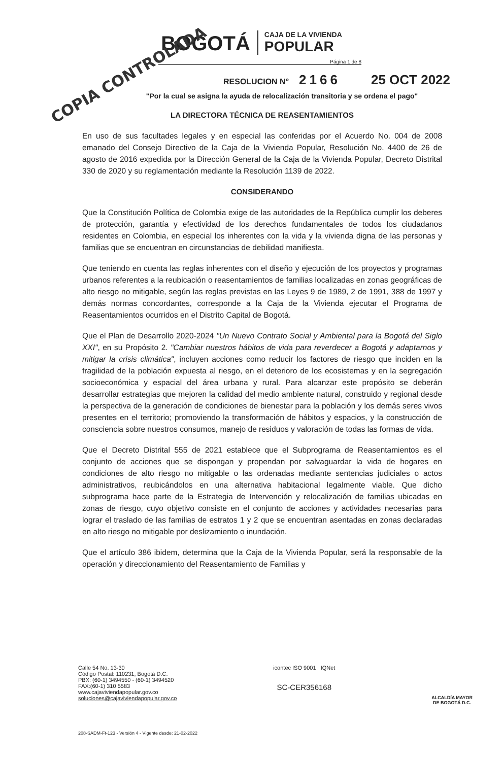COPIA CONTROLADA
BOGOTÁ
CAJA DE LA VIVIENDA
POPULAR
Página 1 de 8
RESOLUCION N° 2166 25 OCT 2022
"Por la cual se asigna la ayuda de relocalización transitoria y se ordena el pago"
LA DIRECTORA TÉCNICA DE REASENTAMIENTOS
En uso de sus facultades legales y en especial las conferidas por el Acuerdo No. 004 de 2008 emanado del Consejo Directivo de la Caja de la Vivienda Popular, Resolución No. 4400 de 26 de agosto de 2016 expedida por la Dirección General de la Caja de la Vivienda Popular, Decreto Distrital 330 de 2020 y su reglamentación mediante la Resolución 1139 de 2022.
CONSIDERANDO
Que la Constitución Política de Colombia exige de las autoridades de la República cumplir los deberes de protección, garantía y efectividad de los derechos fundamentales de todos los ciudadanos residentes en Colombia, en especial los inherentes con la vida y la vivienda digna de las personas y familias que se encuentran en circunstancias de debilidad manifiesta.
Que teniendo en cuenta las reglas inherentes con el diseño y ejecución de los proyectos y programas urbanos referentes a la reubicación o reasentamientos de familias localizadas en zonas geográficas de alto riesgo no mitigable, según las reglas previstas en las Leyes 9 de 1989, 2 de 1991, 388 de 1997 y demás normas concordantes, corresponde a la Caja de la Vivienda ejecutar el Programa de Reasentamientos ocurridos en el Distrito Capital de Bogotá.
Que el Plan de Desarrollo 2020-2024 "Un Nuevo Contrato Social y Ambiental para la Bogotá del Siglo XXI", en su Propósito 2. "Cambiar nuestros hábitos de vida para reverdecer a Bogotá y adaptarnos y mitigar la crisis climática", incluyen acciones como reducir los factores de riesgo que inciden en la fragilidad de la población expuesta al riesgo, en el deterioro de los ecosistemas y en la segregación socioeconómica y espacial del área urbana y rural. Para alcanzar este propósito se deberán desarrollar estrategias que mejoren la calidad del medio ambiente natural, construido y regional desde la perspectiva de la generación de condiciones de bienestar para la población y los demás seres vivos presentes en el territorio; promoviendo la transformación de hábitos y espacios, y la construcción de consciencia sobre nuestros consumos, manejo de residuos y valoración de todas las formas de vida.
Que el Decreto Distrital 555 de 2021 establece que el Subprograma de Reasentamientos es el conjunto de acciones que se dispongan y propendan por salvaguardar la vida de hogares en condiciones de alto riesgo no mitigable o las ordenadas mediante sentencias judiciales o actos administrativos, reubicándolos en una alternativa habitacional legalmente viable. Que dicho subprograma hace parte de la Estrategia de Intervención y relocalización de familias ubicadas en zonas de riesgo, cuyo objetivo consiste en el conjunto de acciones y actividades necesarias para lograr el traslado de las familias de estratos 1 y 2 que se encuentran asentadas en zonas declaradas en alto riesgo no mitigable por deslizamiento o inundación.
Que el artículo 386 ibidem, determina que la Caja de la Vivienda Popular, será la responsable de la operación y direccionamiento del Reasentamiento de Familias y
Calle 54 No. 13-30
Código Postal: 110231, Bogotá D.C.
PBX: (60-1) 3494550 - (60-1) 3494520
FAX:(60-1) 310 5583
www.cajaviviendapopular.gov.co
soluciones@cajaviviendapopular.gov.co
icontec ISO 9001 IQNet
SC-CER356168
ALCALDÍA MAYOR
DE BOGOTÁ D.C.
208-SADM-Ft-123 - Versión 4 - Vigente desde: 21-02-2022